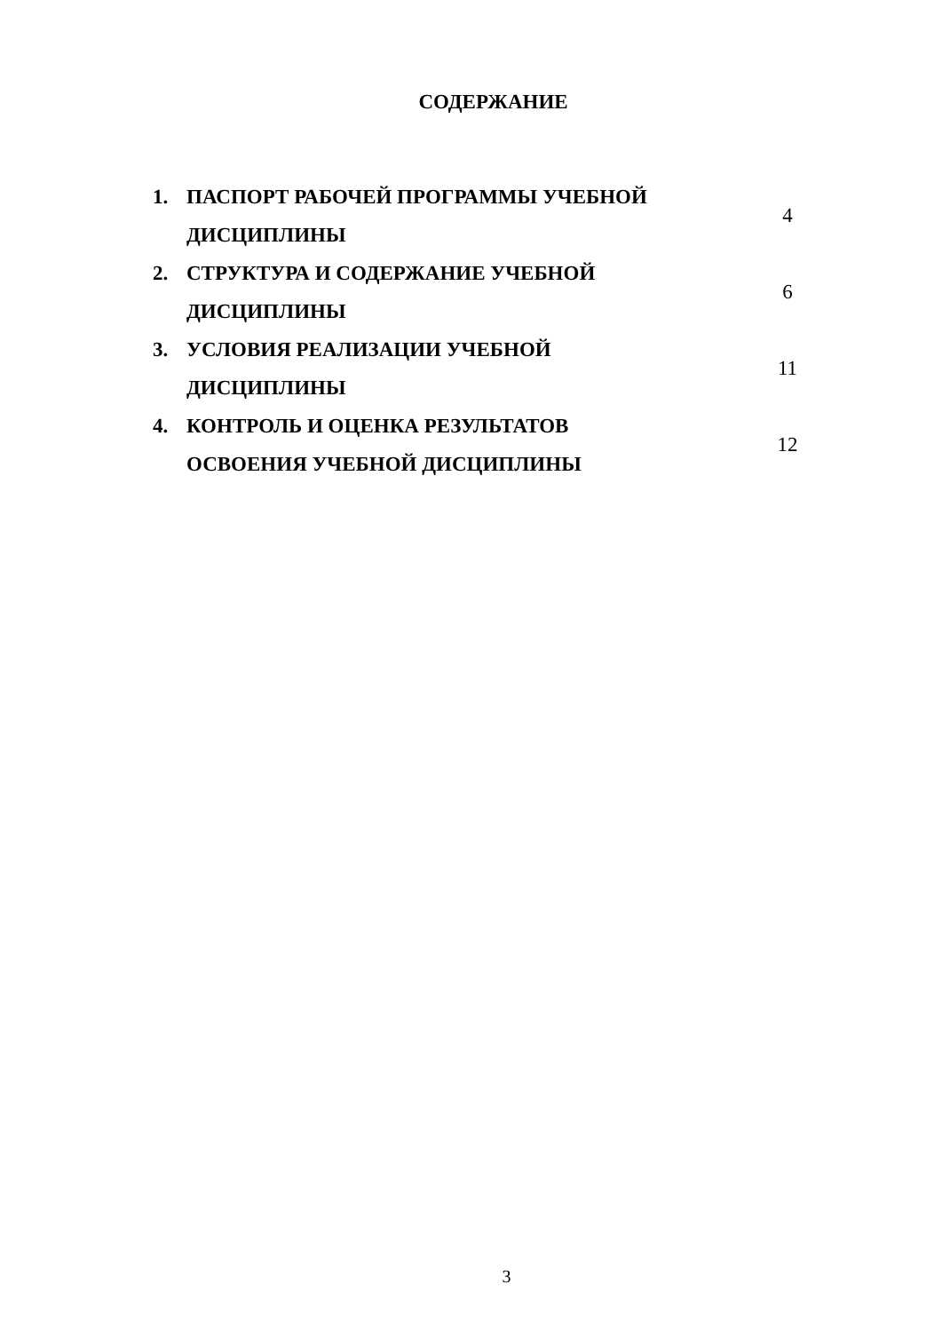СОДЕРЖАНИЕ
| 1. | ПАСПОРТ РАБОЧЕЙ ПРОГРАММЫ УЧЕБНОЙ ДИСЦИПЛИНЫ | 4 |
| 2. | СТРУКТУРА И СОДЕРЖАНИЕ УЧЕБНОЙ ДИСЦИПЛИНЫ | 6 |
| 3. | УСЛОВИЯ РЕАЛИЗАЦИИ УЧЕБНОЙ ДИСЦИПЛИНЫ | 11 |
| 4. | КОНТРОЛЬ И ОЦЕНКА РЕЗУЛЬТАТОВ ОСВОЕНИЯ УЧЕБНОЙ ДИСЦИПЛИНЫ | 12 |
3